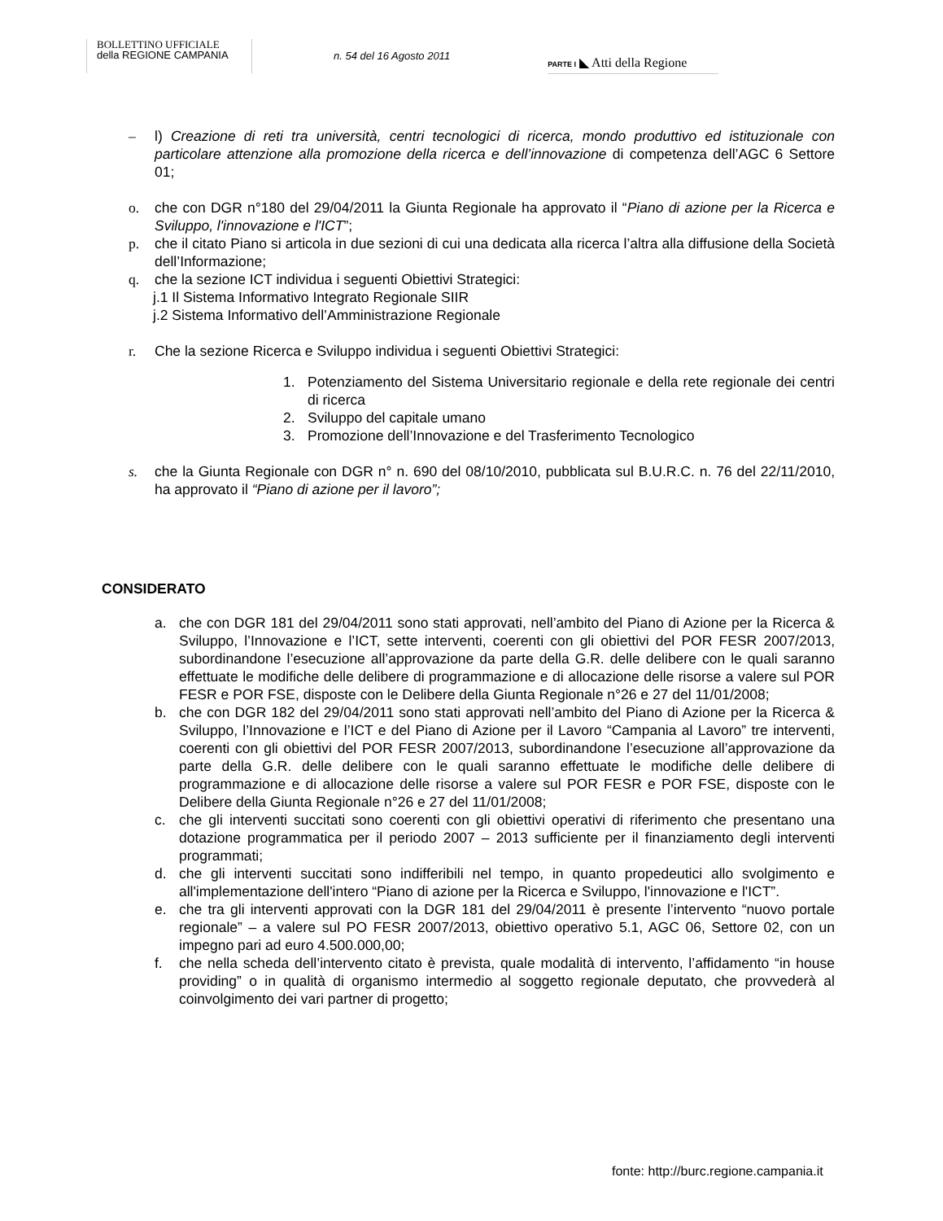BOLLETTINO UFFICIALE
della REGIONE CAMPANIA
n. 54 del 16 Agosto 2011
PARTE I ◣ Atti della Regione
– l) Creazione di reti tra università, centri tecnologici di ricerca, mondo produttivo ed istituzionale con particolare attenzione alla promozione della ricerca e dell’innovazione di competenza dell’AGC 6 Settore 01;
o. che con DGR n°180 del 29/04/2011 la Giunta Regionale ha approvato il “Piano di azione per la Ricerca e Sviluppo, l'innovazione e l'ICT”;
p. che il citato Piano si articola in due sezioni di cui una dedicata alla ricerca l’altra alla diffusione della Società dell’Informazione;
q. che la sezione ICT individua i seguenti Obiettivi Strategici:
j.1 Il Sistema Informativo Integrato Regionale SIIR
j.2 Sistema Informativo dell’Amministrazione Regionale
r. Che la sezione Ricerca e Sviluppo individua i seguenti Obiettivi Strategici:
1. Potenziamento del Sistema Universitario regionale e della rete regionale dei centri di ricerca
2. Sviluppo del capitale umano
3. Promozione dell’Innovazione e del Trasferimento Tecnologico
s. che la Giunta Regionale con DGR n° n. 690 del 08/10/2010, pubblicata sul B.U.R.C. n. 76 del 22/11/2010, ha approvato il “Piano di azione per il lavoro”;
CONSIDERATO
a. che con DGR 181 del 29/04/2011 sono stati approvati, nell’ambito del Piano di Azione per la Ricerca & Sviluppo, l’Innovazione e l’ICT, sette interventi, coerenti con gli obiettivi del POR FESR 2007/2013, subordinandone l’esecuzione all’approvazione da parte della G.R. delle delibere con le quali saranno effettuate le modifiche delle delibere di programmazione e di allocazione delle risorse a valere sul POR FESR e POR FSE, disposte con le Delibere della Giunta Regionale n°26 e 27 del 11/01/2008;
b. che con DGR 182 del 29/04/2011 sono stati approvati nell’ambito del Piano di Azione per la Ricerca & Sviluppo, l’Innovazione e l’ICT e del Piano di Azione per il Lavoro “Campania al Lavoro” tre interventi, coerenti con gli obiettivi del POR FESR 2007/2013, subordinandone l’esecuzione all’approvazione da parte della G.R. delle delibere con le quali saranno effettuate le modifiche delle delibere di programmazione e di allocazione delle risorse a valere sul POR FESR e POR FSE, disposte con le Delibere della Giunta Regionale n°26 e 27 del 11/01/2008;
c. che gli interventi succitati sono coerenti con gli obiettivi operativi di riferimento che presentano una dotazione programmatica per il periodo 2007 – 2013 sufficiente per il finanziamento degli interventi programmati;
d. che gli interventi succitati sono indifferibili nel tempo, in quanto propedeutici allo svolgimento e all'implementazione dell'intero “Piano di azione per la Ricerca e Sviluppo, l'innovazione e l'ICT”.
e. che tra gli interventi approvati con la DGR 181 del 29/04/2011 è presente l’intervento “nuovo portale regionale” – a valere sul PO FESR 2007/2013, obiettivo operativo 5.1, AGC 06, Settore 02, con un impegno pari ad euro 4.500.000,00;
f. che nella scheda dell’intervento citato è prevista, quale modalità di intervento, l’affidamento “in house providing” o in qualità di organismo intermedio al soggetto regionale deputato, che provvederà al coinvolgimento dei vari partner di progetto;
fonte: http://burc.regione.campania.it